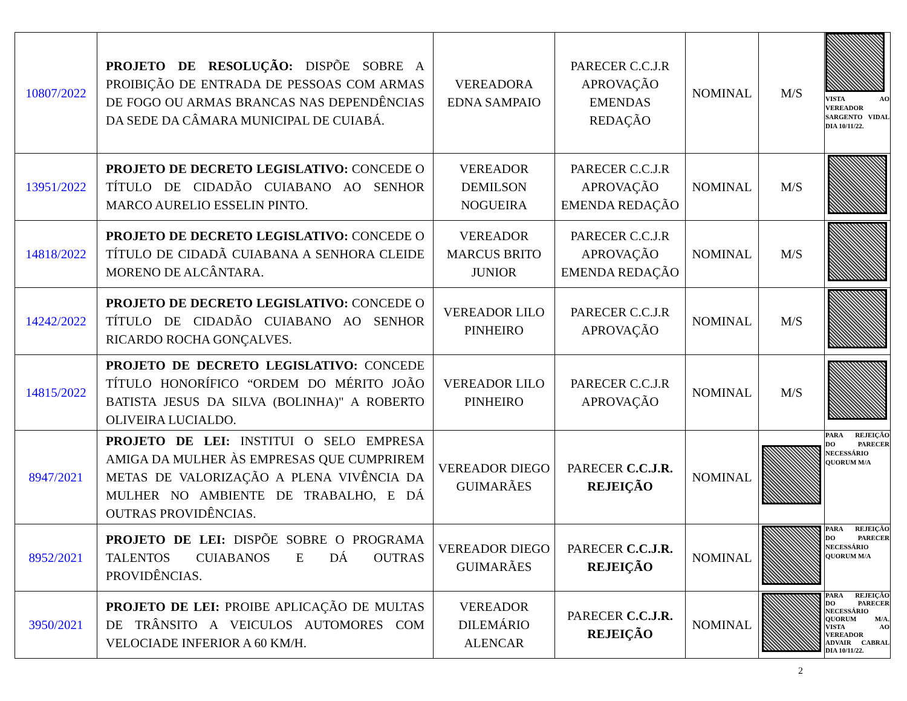| 10807/2022 | PROJETO DE RESOLUÇÃO: DISPÕE SOBRE A PROIBIÇÃO DE ENTRADA DE PESSOAS COM ARMAS DE FOGO OU ARMAS BRANCAS NAS DEPENDÊNCIAS DA SEDE DA CÂMARA MUNICIPAL DE CUIABÁ. | VEREADORA EDNA SAMPAIO | PARECER C.C.J.R APROVAÇÃO EMENDAS REDAÇÃO | NOMINAL | M/S | VISTA AO VEREADOR SARGENTO VIDAL DIA 10/11/22. |
| 13951/2022 | PROJETO DE DECRETO LEGISLATIVO: CONCEDE O TÍTULO DE CIDADÃO CUIABANO AO SENHOR MARCO AURELIO ESSELIN PINTO. | VEREADOR DEMILSON NOGUEIRA | PARECER C.C.J.R APROVAÇÃO EMENDA REDAÇÃO | NOMINAL | M/S | |
| 14818/2022 | PROJETO DE DECRETO LEGISLATIVO: CONCEDE O TÍTULO DE CIDADÃ CUIABANA A SENHORA CLEIDE MORENO DE ALCÂNTARA. | VEREADOR MARCUS BRITO JUNIOR | PARECER C.C.J.R APROVAÇÃO EMENDA REDAÇÃO | NOMINAL | M/S | |
| 14242/2022 | PROJETO DE DECRETO LEGISLATIVO: CONCEDE O TÍTULO DE CIDADÃO CUIABANO AO SENHOR RICARDO ROCHA GONÇALVES. | VEREADOR LILO PINHEIRO | PARECER C.C.J.R APROVAÇÃO | NOMINAL | M/S | |
| 14815/2022 | PROJETO DE DECRETO LEGISLATIVO: CONCEDE TÍTULO HONORÍFICO “ORDEM DO MÉRITO JOÃO BATISTA JESUS DA SILVA (BOLINHA)" A ROBERTO OLIVEIRA LUCIALDO. | VEREADOR LILO PINHEIRO | PARECER C.C.J.R APROVAÇÃO | NOMINAL | M/S | |
| 8947/2021 | PROJETO DE LEI: INSTITUI O SELO EMPRESA AMIGA DA MULHER ÀS EMPRESAS QUE CUMPRIREM METAS DE VALORIZAÇÃO A PLENA VIVÊNCIA DA MULHER NO AMBIENTE DE TRABALHO, E DÁ OUTRAS PROVIDÊNCIAS. | VEREADOR DIEGO GUIMARÃES | PARECER C.C.J.R. REJEIÇÃO | NOMINAL | | PARA REJEIÇÃO DO PARECER NECESSÁRIO QUORUM M/A |
| 8952/2021 | PROJETO DE LEI: DISPÕE SOBRE O PROGRAMA TALENTOS CUIABANOS E DÁ OUTRAS PROVIDÊNCIAS. | VEREADOR DIEGO GUIMARÃES | PARECER C.C.J.R. REJEIÇÃO | NOMINAL | | PARA REJEIÇÃO DO PARECER NECESSÁRIO QUORUM M/A |
| 3950/2021 | PROJETO DE LEI: PROIBE APLICAÇÃO DE MULTAS DE TRÂNSITO A VEICULOS AUTOMORES COM VELOCIADE INFERIOR A 60 KM/H. | VEREADOR DILEMÁRIO ALENCAR | PARECER C.C.J.R. REJEIÇÃO | NOMINAL | | PARA REJEIÇÃO DO PARECER NECESSÁRIO QUORUM M/A. VISTA AO VEREADOR ADVAIR CABRAL DIA 10/11/22. |
2